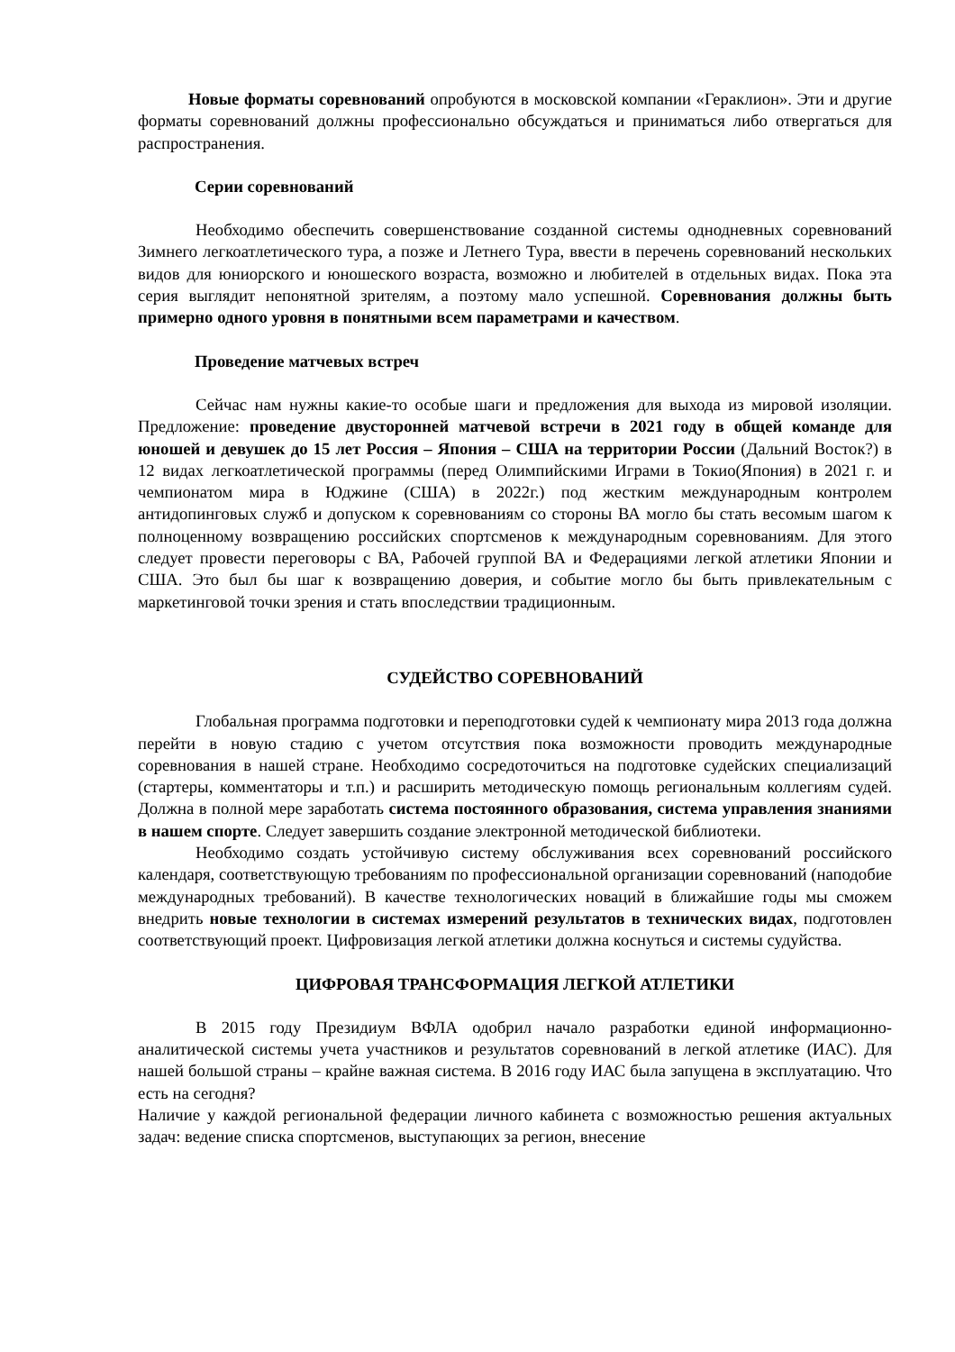Новые форматы соревнований опробуются в московской компании «Гераклион». Эти и другие форматы соревнований должны профессионально обсуждаться и приниматься либо отвергаться для распространения.
Серии соревнований
Необходимо обеспечить совершенствование созданной системы однодневных соревнований Зимнего легкоатлетического тура, а позже и Летнего Тура, ввести в перечень соревнований нескольких видов для юниорского и юношеского возраста, возможно и любителей в отдельных видах. Пока эта серия выглядит непонятной зрителям, а поэтому мало успешной. Соревнования должны быть примерно одного уровня в понятными всем параметрами и качеством.
Проведение матчевых встреч
Сейчас нам нужны какие-то особые шаги и предложения для выхода из мировой изоляции. Предложение: проведение двусторонней матчевой встречи в 2021 году в общей команде для юношей и девушек до 15 лет Россия – Япония – США на территории России (Дальний Восток?) в 12 видах легкоатлетической программы (перед Олимпийскими Играми в Токио(Япония) в 2021 г. и чемпионатом мира в Юджине (США) в 2022г.) под жестким международным контролем антидопинговых служб и допуском к соревнованиям со стороны ВА могло бы стать весомым шагом к полноценному возвращению российских спортсменов к международным соревнованиям. Для этого следует провести переговоры с ВА, Рабочей группой ВА и Федерациями легкой атлетики Японии и США. Это был бы шаг к возвращению доверия, и событие могло бы быть привлекательным с маркетинговой точки зрения и стать впоследствии традиционным.
СУДЕЙСТВО СОРЕВНОВАНИЙ
Глобальная программа подготовки и переподготовки судей к чемпионату мира 2013 года должна перейти в новую стадию с учетом отсутствия пока возможности проводить международные соревнования в нашей стране. Необходимо сосредоточиться на подготовке судейских специализаций (стартеры, комментаторы и т.п.) и расширить методическую помощь региональным коллегиям судей. Должна в полной мере заработать система постоянного образования, система управления знаниями в нашем спорте. Следует завершить создание электронной методической библиотеки.
Необходимо создать устойчивую систему обслуживания всех соревнований российского календаря, соответствующую требованиям по профессиональной организации соревнований (наподобие международных требований). В качестве технологических новаций в ближайшие годы мы сможем внедрить новые технологии в системах измерений результатов в технических видах, подготовлен соответствующий проект. Цифровизация легкой атлетики должна коснуться и системы судуйства.
ЦИФРОВАЯ ТРАНСФОРМАЦИЯ ЛЕГКОЙ АТЛЕТИКИ
В 2015 году Президиум ВФЛА одобрил начало разработки единой информационно-аналитической системы учета участников и результатов соревнований в легкой атлетике (ИАС). Для нашей большой страны – крайне важная система. В 2016 году ИАС была запущена в эксплуатацию. Что есть на сегодня?
Наличие у каждой региональной федерации личного кабинета с возможностью решения актуальных задач: ведение списка спортсменов, выступающих за регион, внесение